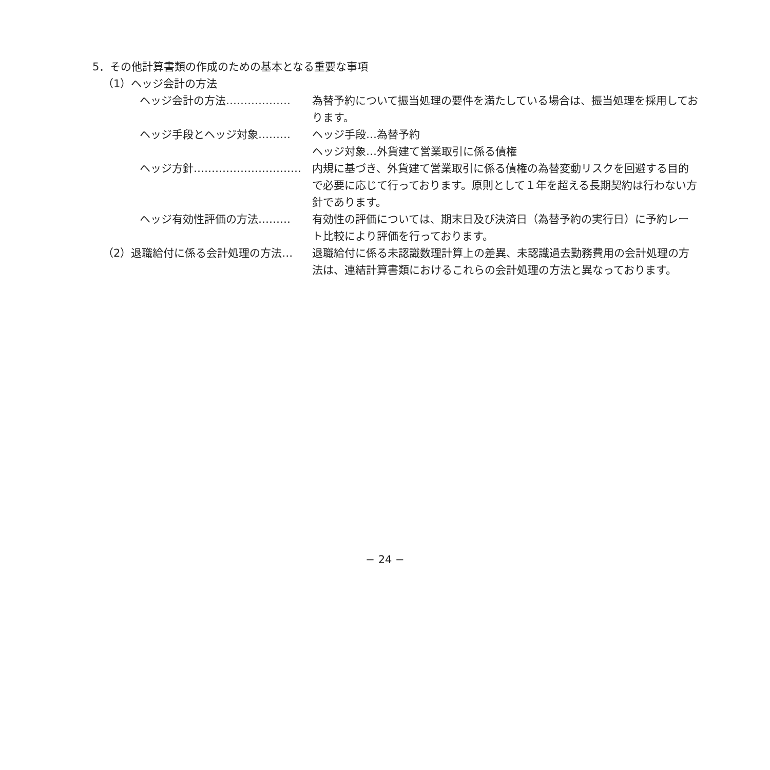5．その他計算書類の作成のための基本となる重要な事項
（1）ヘッジ会計の方法
ヘッジ会計の方法……………… 為替予約について振当処理の要件を満たしている場合は、振当処理を採用しております。
ヘッジ手段とヘッジ対象……… ヘッジ手段…為替予約
ヘッジ対象…外貨建て営業取引に係る債権
ヘッジ方針………………………… 内規に基づき、外貨建て営業取引に係る債権の為替変動リスクを回避する目的で必要に応じて行っております。原則として１年を超える長期契約は行わない方針であります。
ヘッジ有効性評価の方法……… 有効性の評価については、期末日及び決済日（為替予約の実行日）に予約レート比較により評価を行っております。
（2）退職給付に係る会計処理の方法… 退職給付に係る未認識数理計算上の差異、未認識過去勤務費用の会計処理の方法は、連結計算書類におけるこれらの会計処理の方法と異なっております。
− 24 −